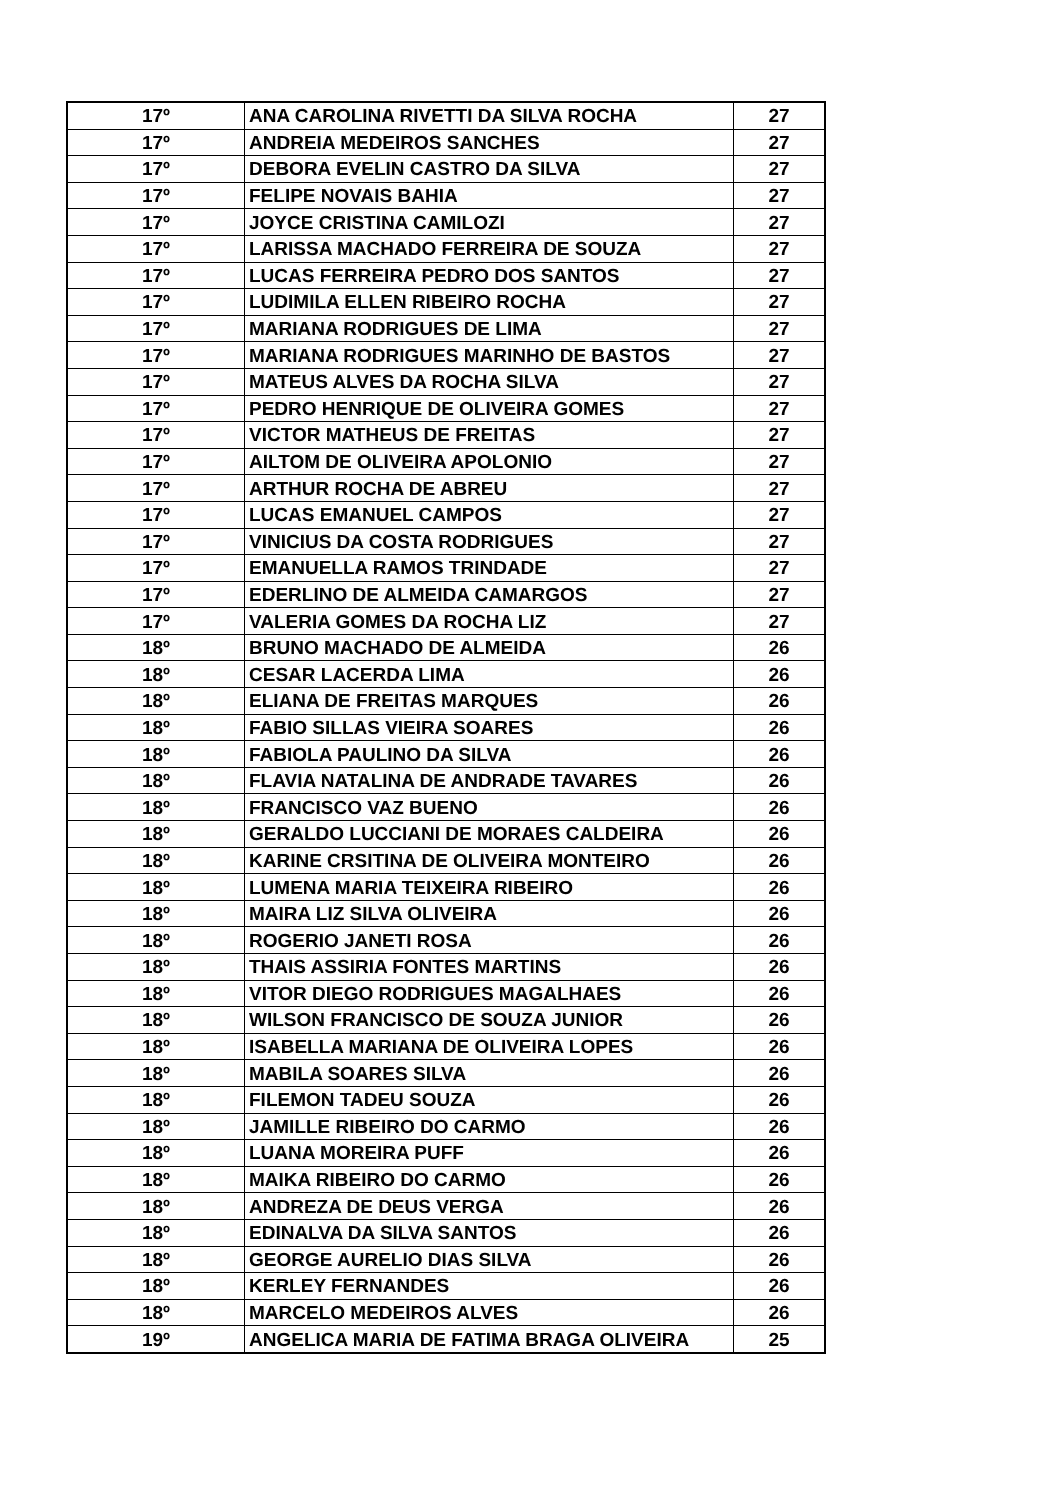| 17º | ANA CAROLINA RIVETTI DA SILVA ROCHA | 27 |
| 17º | ANDREIA MEDEIROS SANCHES | 27 |
| 17º | DEBORA EVELIN CASTRO DA SILVA | 27 |
| 17º | FELIPE NOVAIS BAHIA | 27 |
| 17º | JOYCE CRISTINA CAMILOZI | 27 |
| 17º | LARISSA MACHADO FERREIRA DE SOUZA | 27 |
| 17º | LUCAS FERREIRA PEDRO DOS SANTOS | 27 |
| 17º | LUDIMILA ELLEN RIBEIRO ROCHA | 27 |
| 17º | MARIANA RODRIGUES DE LIMA | 27 |
| 17º | MARIANA RODRIGUES MARINHO DE BASTOS | 27 |
| 17º | MATEUS ALVES DA ROCHA SILVA | 27 |
| 17º | PEDRO HENRIQUE DE OLIVEIRA GOMES | 27 |
| 17º | VICTOR MATHEUS DE FREITAS | 27 |
| 17º | AILTOM DE OLIVEIRA APOLONIO | 27 |
| 17º | ARTHUR ROCHA DE ABREU | 27 |
| 17º | LUCAS EMANUEL CAMPOS | 27 |
| 17º | VINICIUS DA COSTA RODRIGUES | 27 |
| 17º | EMANUELLA RAMOS TRINDADE | 27 |
| 17º | EDERLINO DE ALMEIDA CAMARGOS | 27 |
| 17º | VALERIA GOMES DA ROCHA LIZ | 27 |
| 18º | BRUNO MACHADO DE ALMEIDA | 26 |
| 18º | CESAR LACERDA LIMA | 26 |
| 18º | ELIANA DE FREITAS MARQUES | 26 |
| 18º | FABIO SILLAS VIEIRA SOARES | 26 |
| 18º | FABIOLA PAULINO DA SILVA | 26 |
| 18º | FLAVIA NATALINA DE ANDRADE TAVARES | 26 |
| 18º | FRANCISCO VAZ BUENO | 26 |
| 18º | GERALDO LUCCIANI DE MORAES CALDEIRA | 26 |
| 18º | KARINE CRSITINA DE OLIVEIRA MONTEIRO | 26 |
| 18º | LUMENA MARIA TEIXEIRA RIBEIRO | 26 |
| 18º | MAIRA LIZ SILVA OLIVEIRA | 26 |
| 18º | ROGERIO JANETI ROSA | 26 |
| 18º | THAIS ASSIRIA FONTES MARTINS | 26 |
| 18º | VITOR DIEGO RODRIGUES MAGALHAES | 26 |
| 18º | WILSON FRANCISCO DE SOUZA JUNIOR | 26 |
| 18º | ISABELLA MARIANA DE OLIVEIRA LOPES | 26 |
| 18º | MABILA SOARES SILVA | 26 |
| 18º | FILEMON TADEU SOUZA | 26 |
| 18º | JAMILLE RIBEIRO DO CARMO | 26 |
| 18º | LUANA MOREIRA PUFF | 26 |
| 18º | MAIKA RIBEIRO DO CARMO | 26 |
| 18º | ANDREZA DE DEUS VERGA | 26 |
| 18º | EDINALVA DA SILVA SANTOS | 26 |
| 18º | GEORGE AURELIO DIAS SILVA | 26 |
| 18º | KERLEY FERNANDES | 26 |
| 18º | MARCELO MEDEIROS ALVES | 26 |
| 19º | ANGELICA MARIA DE FATIMA BRAGA OLIVEIRA | 25 |